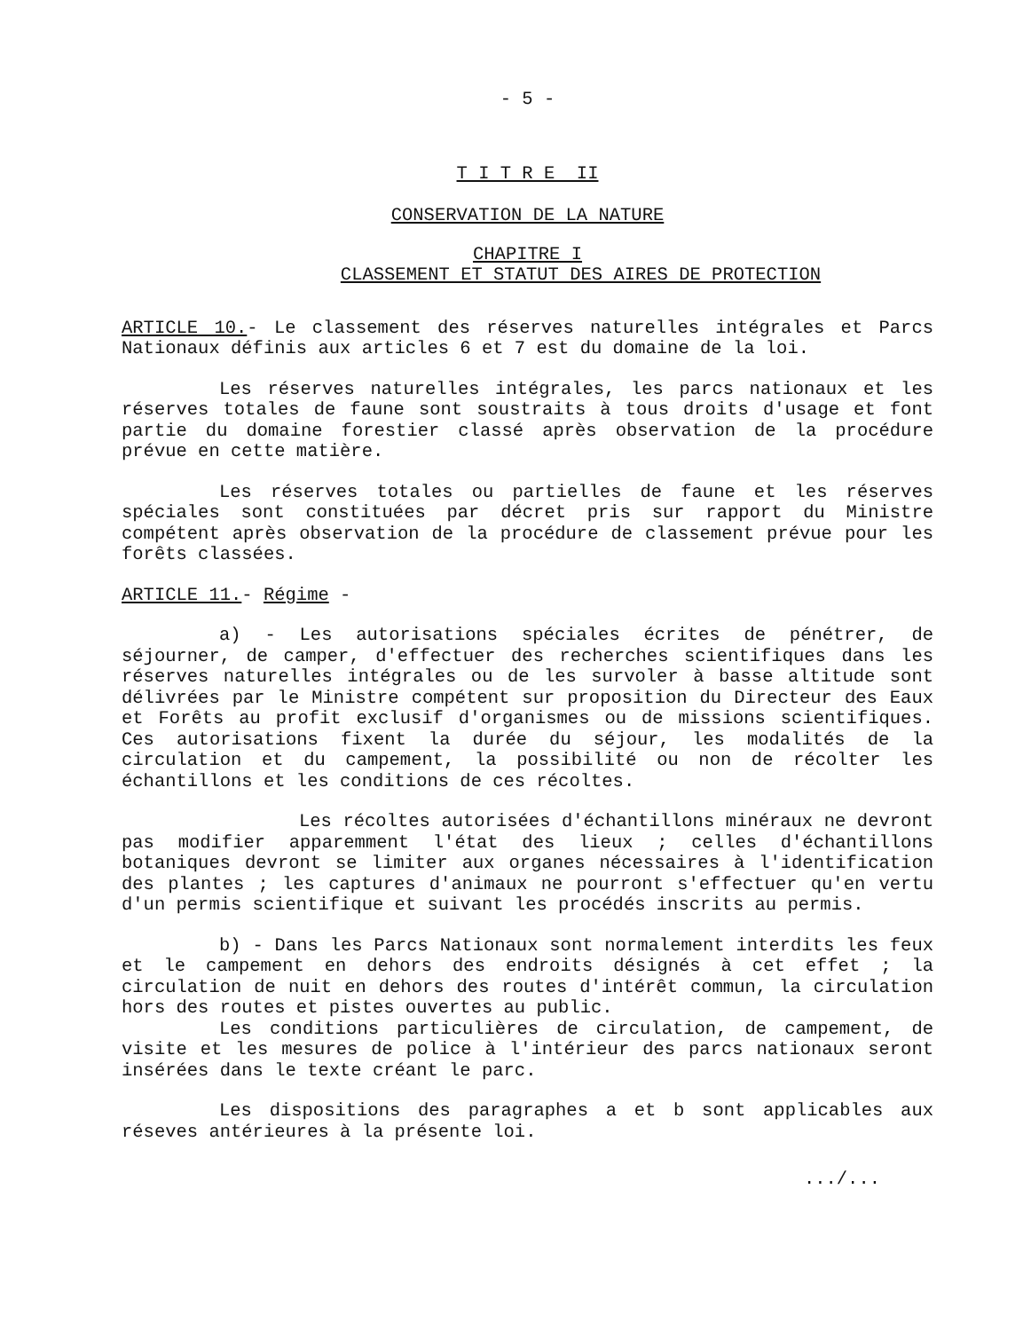- 5 -
T I T R E II
CONSERVATION DE LA NATURE
CHAPITRE I
CLASSEMENT ET STATUT DES AIRES DE PROTECTION
ARTICLE 10.- Le classement des réserves naturelles intégrales et Parcs Nationaux définis aux articles 6 et 7 est du domaine de la loi.
Les réserves naturelles intégrales, les parcs nationaux et les réserves totales de faune sont soustraits à tous droits d'usage et font partie du domaine forestier classé après observation de la procédure prévue en cette matière.
Les réserves totales ou partielles de faune et les réserves spéciales sont constituées par décret pris sur rapport du Ministre compétent après observation de la procédure de classement prévue pour les forêts classées.
ARTICLE 11.- Régime -
a) - Les autorisations spéciales écrites de pénétrer, de séjourner, de camper, d'effectuer des recherches scientifiques dans les réserves naturelles intégrales ou de les survoler à basse altitude sont délivrées par le Ministre compétent sur proposition du Directeur des Eaux et Forêts au profit exclusif d'organismes ou de missions scientifiques. Ces autorisations fixent la durée du séjour, les modalités de la circulation et du campement, la possibilité ou non de récolter les échantillons et les conditions de ces récoltes.
Les récoltes autorisées d'échantillons minéraux ne devront pas modifier apparemment l'état des lieux ; celles d'échantillons botaniques devront se limiter aux organes nécessaires à l'identification des plantes ; les captures d'animaux ne pourront s'effectuer qu'en vertu d'un permis scientifique et suivant les procédés inscrits au permis.
b) - Dans les Parcs Nationaux sont normalement interdits les feux et le campement en dehors des endroits désignés à cet effet ; la circulation de nuit en dehors des routes d'intérêt commun, la circulation hors des routes et pistes ouvertes au public.
Les conditions particulières de circulation, de campement, de visite et les mesures de police à l'intérieur des parcs nationaux seront insérées dans le texte créant le parc.
Les dispositions des paragraphes a et b sont applicables aux réseves antérieures à la présente loi.
.../...